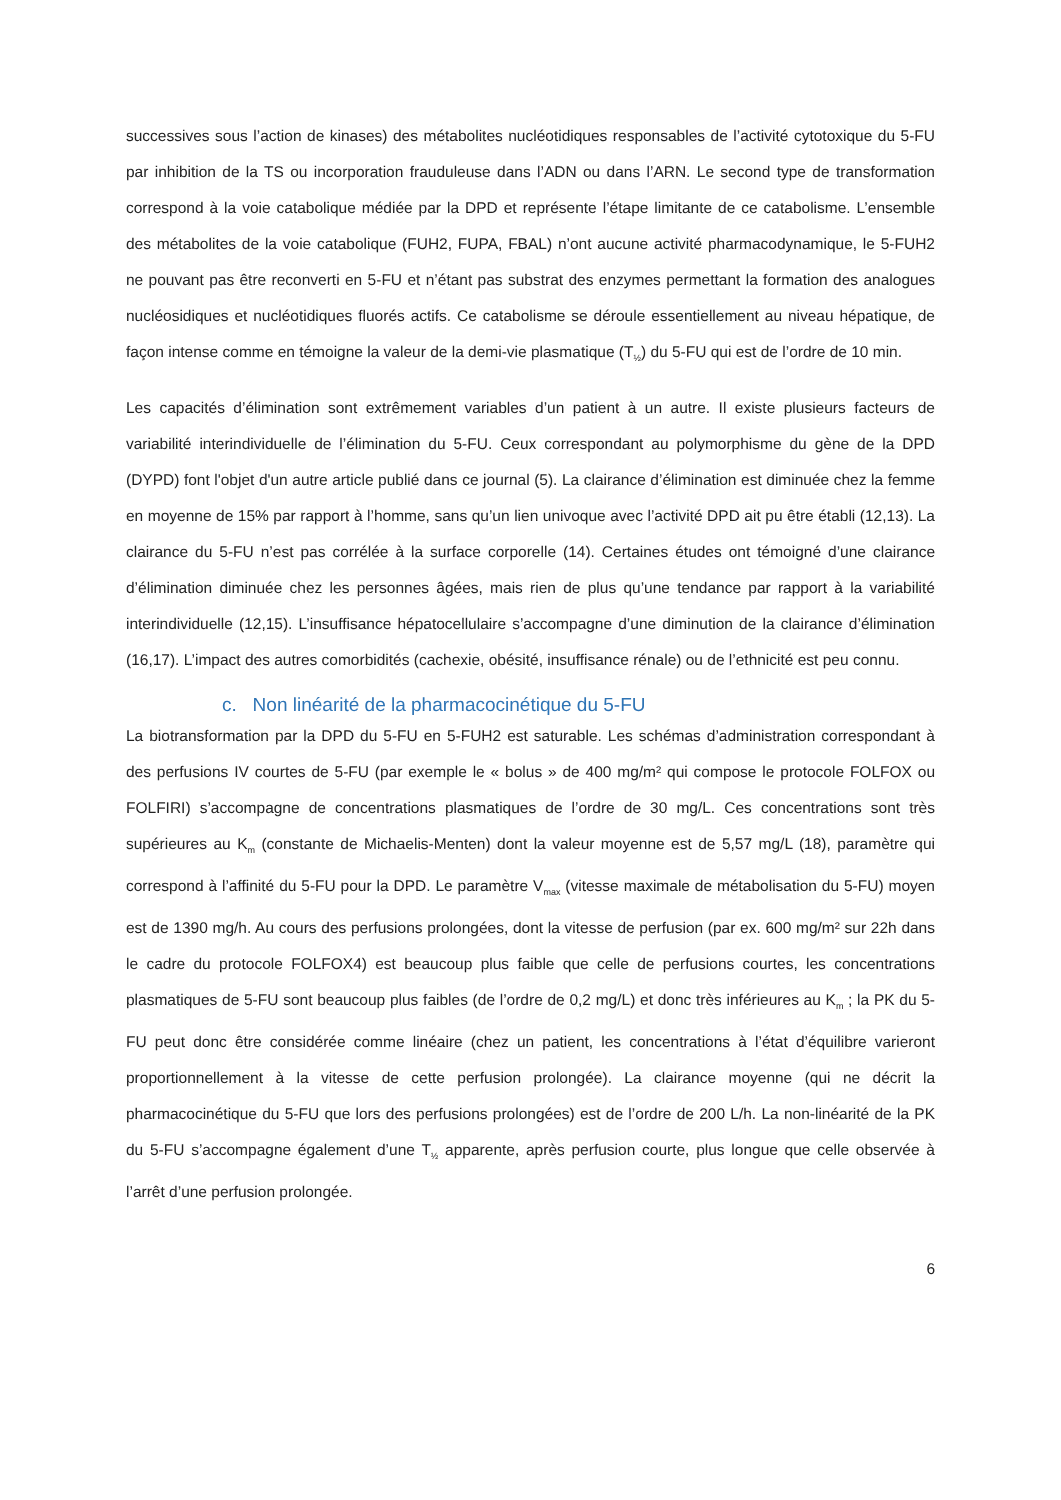successives sous l’action de kinases) des métabolites nucléotidiques responsables de l’activité cytotoxique du 5-FU par inhibition de la TS ou incorporation frauduleuse dans l’ADN ou dans l’ARN. Le second type de transformation correspond à la voie catabolique médiée par la DPD et représente l’étape limitante de ce catabolisme. L’ensemble des métabolites de la voie catabolique (FUH2, FUPA, FBAL) n’ont aucune activité pharmacodynamique, le 5-FUH2 ne pouvant pas être reconverti en 5-FU et n’étant pas substrat des enzymes permettant la formation des analogues nucléosidiques et nucléotidiques fluorés actifs. Ce catabolisme se déroule essentiellement au niveau hépatique, de façon intense comme en témoigne la valeur de la demi-vie plasmatique (T<sub>½</sub>) du 5-FU qui est de l’ordre de 10 min.
Les capacités d’élimination sont extrêmement variables d’un patient à un autre. Il existe plusieurs facteurs de variabilité interindividuelle de l’élimination du 5-FU. Ceux correspondant au polymorphisme du gène de la DPD (DYPD) font l'objet d'un autre article publié dans ce journal (5). La clairance d’élimination est diminuée chez la femme en moyenne de 15% par rapport à l’homme, sans qu’un lien univoque avec l’activité DPD ait pu être établi (12,13). La clairance du 5-FU n’est pas corrélée à la surface corporelle (14). Certaines études ont témoigné d’une clairance d’élimination diminuée chez les personnes âgées, mais rien de plus qu’une tendance par rapport à la variabilité interindividuelle (12,15). L’insuffisance hépatocellulaire s’accompagne d’une diminution de la clairance d’élimination (16,17). L’impact des autres comorbidités (cachexie, obésité, insuffisance rénale) ou de l’ethnicité est peu connu.
c. Non linéarité de la pharmacocinétique du 5-FU
La biotransformation par la DPD du 5-FU en 5-FUH2 est saturable. Les schémas d’administration correspondant à des perfusions IV courtes de 5-FU (par exemple le « bolus » de 400 mg/m² qui compose le protocole FOLFOX ou FOLFIRI) s’accompagne de concentrations plasmatiques de l’ordre de 30 mg/L. Ces concentrations sont très supérieures au K<sub>m</sub> (constante de Michaelis-Menten) dont la valeur moyenne est de 5,57 mg/L (18), paramètre qui correspond à l’affinité du 5-FU pour la DPD. Le paramètre V<sub>max</sub> (vitesse maximale de métabolisation du 5-FU) moyen est de 1390 mg/h. Au cours des perfusions prolongées, dont la vitesse de perfusion (par ex. 600 mg/m² sur 22h dans le cadre du protocole FOLFOX4) est beaucoup plus faible que celle de perfusions courtes, les concentrations plasmatiques de 5-FU sont beaucoup plus faibles (de l’ordre de 0,2 mg/L) et donc très inférieures au K<sub>m</sub> ; la PK du 5-FU peut donc être considérée comme linéaire (chez un patient, les concentrations à l’état d’équilibre varieront proportionnellement à la vitesse de cette perfusion prolongée). La clairance moyenne (qui ne décrit la pharmacocinétique du 5-FU que lors des perfusions prolongées) est de l’ordre de 200 L/h. La non-linéarité de la PK du 5-FU s’accompagne également d’une T<sub>½</sub> apparente, après perfusion courte, plus longue que celle observée à l’arrêt d’une perfusion prolongée.
6